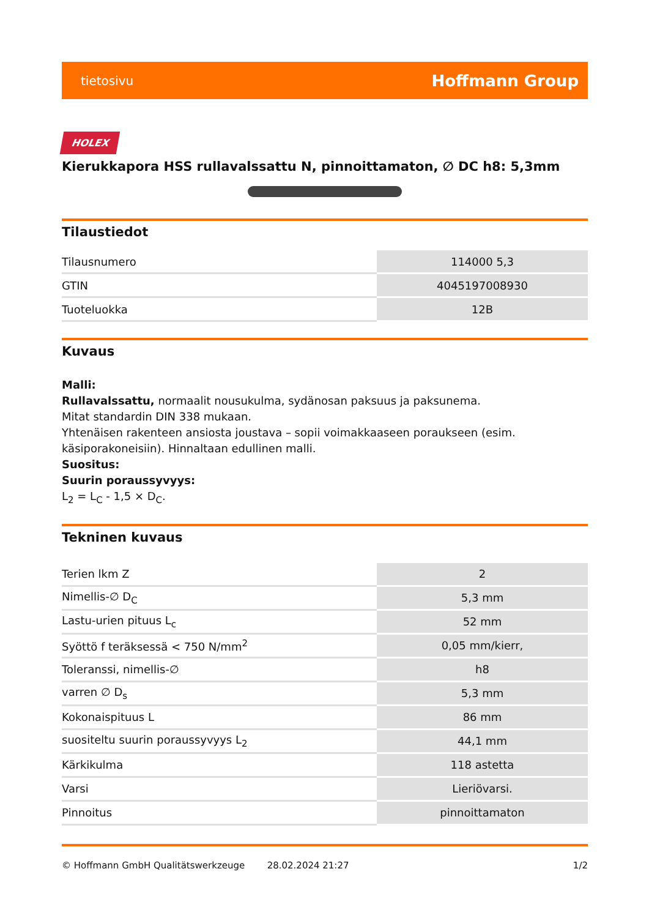tietosivu Hoffmann Group
HOLEX
Kierukkapora HSS rullavalssattu N, pinnoittamaton, ∅ DC h8: 5,3mm
Tilaustiedot
| Tilausnumero | 114000 5,3 |
| GTIN | 4045197008930 |
| Tuoteluokka | 12B |
Kuvaus
Malli:
Rullavalssattu, normaalit nousukulma, sydänosan paksuus ja paksunema.
Mitat standardin DIN 338 mukaan.
Yhtenäisen rakenteen ansiosta joustava – sopii voimakkaaseen poraukseen (esim. käsiporakoneisiin). Hinnaltaan edullinen malli.
Suositus:
Suurin poraussyvyys:
L<sub>2</sub> = L<sub>C</sub> - 1,5 × D<sub>C</sub>.
Tekninen kuvaus
| Terien lkm Z | 2 |
| Nimellis-∅ D<sub>C</sub> | 5,3 mm |
| Lastu-urien pituus L<sub>c</sub> | 52 mm |
| Syöttö f teräksessä < 750 N/mm<sup>2</sup> | 0,05 mm/kierr, |
| Toleranssi, nimellis-∅ | h8 |
| varren ∅ D<sub>s</sub> | 5,3 mm |
| Kokonaispituus L | 86 mm |
| suositeltu suurin poraussyvyys L<sub>2</sub> | 44,1 mm |
| Kärkikulma | 118 astetta |
| Varsi | Lieriövarsi. |
| Pinnoitus | pinnoittamaton |
© Hoffmann GmbH Qualitätswerkzeuge 28.02.2024 21:27 1/2